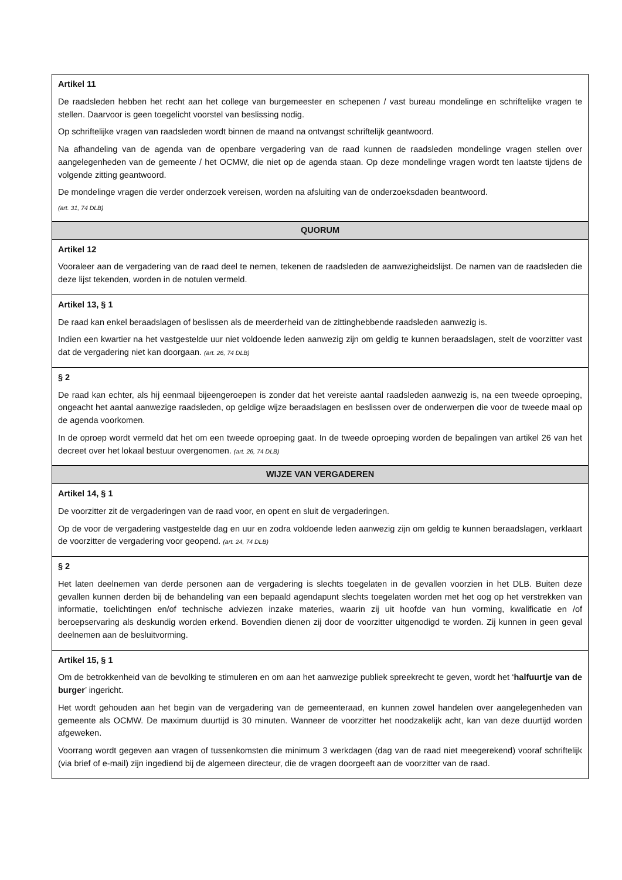| Artikel 11 De raadsleden hebben het recht aan het college van burgemeester en schepenen / vast bureau mondelinge en schriftelijke vragen te stellen. Daarvoor is geen toegelicht voorstel van beslissing nodig. Op schriftelijke vragen van raadsleden wordt binnen de maand na ontvangst schriftelijk geantwoord. Na afhandeling van de agenda van de openbare vergadering van de raad kunnen de raadsleden mondelinge vragen stellen over aangelegenheden van de gemeente / het OCMW, die niet op de agenda staan. Op deze mondelinge vragen wordt ten laatste tijdens de volgende zitting geantwoord. De mondelinge vragen die verder onderzoek vereisen, worden na afsluiting van de onderzoeksdaden beantwoord. (art. 31, 74 DLB) |
| QUORUM |
| Artikel 12 Vooraleer aan de vergadering van de raad deel te nemen, tekenen de raadsleden de aanwezigheidslijst. De namen van de raadsleden die deze lijst tekenden, worden in de notulen vermeld. |
| Artikel 13, § 1 De raad kan enkel beraadslagen of beslissen als de meerderheid van de zittinghebbende raadsleden aanwezig is. Indien een kwartier na het vastgestelde uur niet voldoende leden aanwezig zijn om geldig te kunnen beraadslagen, stelt de voorzitter vast dat de vergadering niet kan doorgaan. (art. 26, 74 DLB) |
| § 2 De raad kan echter, als hij eenmaal bijeengeroepen is zonder dat het vereiste aantal raadsleden aanwezig is, na een tweede oproeping, ongeacht het aantal aanwezige raadsleden, op geldige wijze beraadslagen en beslissen over de onderwerpen die voor de tweede maal op de agenda voorkomen. In de oproep wordt vermeld dat het om een tweede oproeping gaat. In de tweede oproeping worden de bepalingen van artikel 26 van het decreet over het lokaal bestuur overgenomen. (art. 26, 74 DLB) |
| WIJZE VAN VERGADEREN |
| Artikel 14, § 1 De voorzitter zit de vergaderingen van de raad voor, en opent en sluit de vergaderingen. Op de voor de vergadering vastgestelde dag en uur en zodra voldoende leden aanwezig zijn om geldig te kunnen beraadslagen, verklaart de voorzitter de vergadering voor geopend. (art. 24, 74 DLB) |
| § 2 Het laten deelnemen van derde personen aan de vergadering is slechts toegelaten in de gevallen voorzien in het DLB. Buiten deze gevallen kunnen derden bij de behandeling van een bepaald agendapunt slechts toegelaten worden met het oog op het verstrekken van informatie, toelichtingen en/of technische adviezen inzake materies, waarin zij uit hoofde van hun vorming, kwalificatie en /of beroepservaring als deskundig worden erkend. Bovendien dienen zij door de voorzitter uitgenodigd te worden. Zij kunnen in geen geval deelnemen aan de besluitvorming. |
| Artikel 15, § 1 Om de betrokkenheid van de bevolking te stimuleren en om aan het aanwezige publiek spreekrecht te geven, wordt het ‘ halfuurtje van de burger ’ ingericht. Het wordt gehouden aan het begin van de vergadering van de gemeenteraad, en kunnen zowel handelen over aangelegenheden van gemeente als OCMW. De maximum duurtijd is 30 minuten. Wanneer de voorzitter het noodzakelijk acht, kan van deze duurtijd worden afgeweken. Voorrang wordt gegeven aan vragen of tussenkomsten die minimum 3 werkdagen (dag van de raad niet meegerekend) vooraf schriftelijk (via brief of e-mail) zijn ingediend bij de algemeen directeur, die de vragen doorgeeft aan de voorzitter van de raad. |